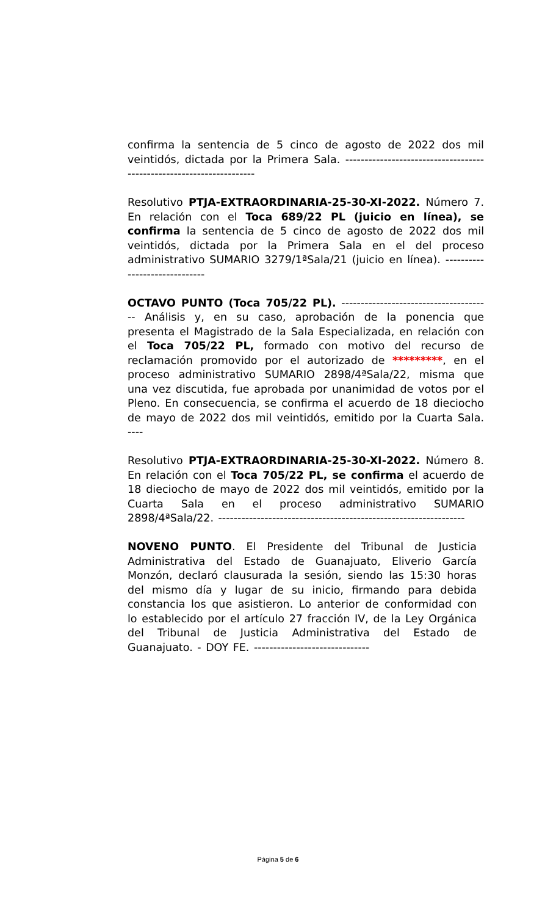confirma la sentencia de 5 cinco de agosto de 2022 dos mil veintidós, dictada por la Primera Sala. ---------------------------------------------------------------------
Resolutivo PTJA-EXTRAORDINARIA-25-30-XI-2022. Número 7. En relación con el Toca 689/22 PL (juicio en línea), se confirma la sentencia de 5 cinco de agosto de 2022 dos mil veintidós, dictada por la Primera Sala en el del proceso administrativo SUMARIO 3279/1ªSala/21 (juicio en línea). ------------------------------
OCTAVO PUNTO (Toca 705/22 PL). --------------------------------------- Análisis y, en su caso, aprobación de la ponencia que presenta el Magistrado de la Sala Especializada, en relación con el Toca 705/22 PL, formado con motivo del recurso de reclamación promovido por el autorizado de *********, en el proceso administrativo SUMARIO 2898/4ªSala/22, misma que una vez discutida, fue aprobada por unanimidad de votos por el Pleno. En consecuencia, se confirma el acuerdo de 18 dieciocho de mayo de 2022 dos mil veintidós, emitido por la Cuarta Sala. ----
Resolutivo PTJA-EXTRAORDINARIA-25-30-XI-2022. Número 8. En relación con el Toca 705/22 PL, se confirma el acuerdo de 18 dieciocho de mayo de 2022 dos mil veintidós, emitido por la Cuarta Sala en el proceso administrativo SUMARIO 2898/4ªSala/22. ----------------------------------------------------------------
NOVENO PUNTO. El Presidente del Tribunal de Justicia Administrativa del Estado de Guanajuato, Eliverio García Monzón, declaró clausurada la sesión, siendo las 15:30 horas del mismo día y lugar de su inicio, firmando para debida constancia los que asistieron. Lo anterior de conformidad con lo establecido por el artículo 27 fracción IV, de la Ley Orgánica del Tribunal de Justicia Administrativa del Estado de Guanajuato. - DOY FE. ------------------------------
Página 5 de 6